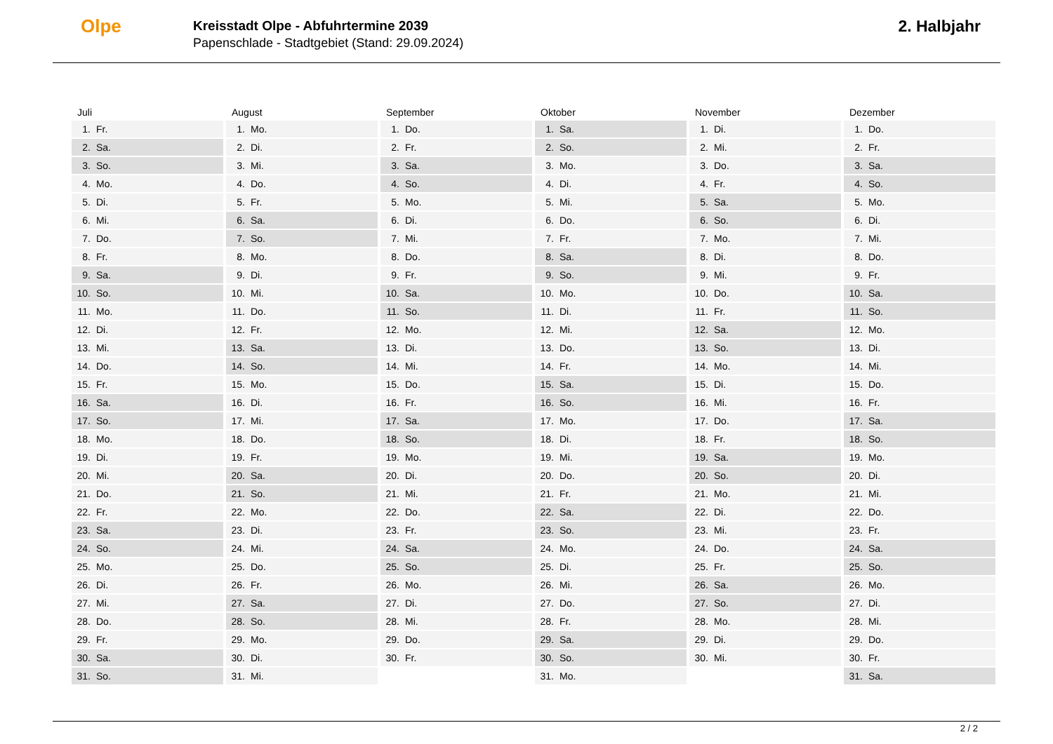Olpe
Kreisstadt Olpe - Abfuhrtermine 2039
Papenschlade - Stadtgebiet (Stand: 29.09.2024)
2. Halbjahr
Juli
| 1. | Fr. |
| 2. | Sa. |
| 3. | So. |
| 4. | Mo. |
| 5. | Di. |
| 6. | Mi. |
| 7. | Do. |
| 8. | Fr. |
| 9. | Sa. |
| 10. | So. |
| 11. | Mo. |
| 12. | Di. |
| 13. | Mi. |
| 14. | Do. |
| 15. | Fr. |
| 16. | Sa. |
| 17. | So. |
| 18. | Mo. |
| 19. | Di. |
| 20. | Mi. |
| 21. | Do. |
| 22. | Fr. |
| 23. | Sa. |
| 24. | So. |
| 25. | Mo. |
| 26. | Di. |
| 27. | Mi. |
| 28. | Do. |
| 29. | Fr. |
| 30. | Sa. |
| 31. | So. |
August
| 1. | Mo. |
| 2. | Di. |
| 3. | Mi. |
| 4. | Do. |
| 5. | Fr. |
| 6. | Sa. |
| 7. | So. |
| 8. | Mo. |
| 9. | Di. |
| 10. | Mi. |
| 11. | Do. |
| 12. | Fr. |
| 13. | Sa. |
| 14. | So. |
| 15. | Mo. |
| 16. | Di. |
| 17. | Mi. |
| 18. | Do. |
| 19. | Fr. |
| 20. | Sa. |
| 21. | So. |
| 22. | Mo. |
| 23. | Di. |
| 24. | Mi. |
| 25. | Do. |
| 26. | Fr. |
| 27. | Sa. |
| 28. | So. |
| 29. | Mo. |
| 30. | Di. |
| 31. | Mi. |
September
| 1. | Do. |
| 2. | Fr. |
| 3. | Sa. |
| 4. | So. |
| 5. | Mo. |
| 6. | Di. |
| 7. | Mi. |
| 8. | Do. |
| 9. | Fr. |
| 10. | Sa. |
| 11. | So. |
| 12. | Mo. |
| 13. | Di. |
| 14. | Mi. |
| 15. | Do. |
| 16. | Fr. |
| 17. | Sa. |
| 18. | So. |
| 19. | Mo. |
| 20. | Di. |
| 21. | Mi. |
| 22. | Do. |
| 23. | Fr. |
| 24. | Sa. |
| 25. | So. |
| 26. | Mo. |
| 27. | Di. |
| 28. | Mi. |
| 29. | Do. |
| 30. | Fr. |
Oktober
| 1. | Sa. |
| 2. | So. |
| 3. | Mo. |
| 4. | Di. |
| 5. | Mi. |
| 6. | Do. |
| 7. | Fr. |
| 8. | Sa. |
| 9. | So. |
| 10. | Mo. |
| 11. | Di. |
| 12. | Mi. |
| 13. | Do. |
| 14. | Fr. |
| 15. | Sa. |
| 16. | So. |
| 17. | Mo. |
| 18. | Di. |
| 19. | Mi. |
| 20. | Do. |
| 21. | Fr. |
| 22. | Sa. |
| 23. | So. |
| 24. | Mo. |
| 25. | Di. |
| 26. | Mi. |
| 27. | Do. |
| 28. | Fr. |
| 29. | Sa. |
| 30. | So. |
| 31. | Mo. |
November
| 1. | Di. |
| 2. | Mi. |
| 3. | Do. |
| 4. | Fr. |
| 5. | Sa. |
| 6. | So. |
| 7. | Mo. |
| 8. | Di. |
| 9. | Mi. |
| 10. | Do. |
| 11. | Fr. |
| 12. | Sa. |
| 13. | So. |
| 14. | Mo. |
| 15. | Di. |
| 16. | Mi. |
| 17. | Do. |
| 18. | Fr. |
| 19. | Sa. |
| 20. | So. |
| 21. | Mo. |
| 22. | Di. |
| 23. | Mi. |
| 24. | Do. |
| 25. | Fr. |
| 26. | Sa. |
| 27. | So. |
| 28. | Mo. |
| 29. | Di. |
| 30. | Mi. |
Dezember
| 1. | Do. |
| 2. | Fr. |
| 3. | Sa. |
| 4. | So. |
| 5. | Mo. |
| 6. | Di. |
| 7. | Mi. |
| 8. | Do. |
| 9. | Fr. |
| 10. | Sa. |
| 11. | So. |
| 12. | Mo. |
| 13. | Di. |
| 14. | Mi. |
| 15. | Do. |
| 16. | Fr. |
| 17. | Sa. |
| 18. | So. |
| 19. | Mo. |
| 20. | Di. |
| 21. | Mi. |
| 22. | Do. |
| 23. | Fr. |
| 24. | Sa. |
| 25. | So. |
| 26. | Mo. |
| 27. | Di. |
| 28. | Mi. |
| 29. | Do. |
| 30. | Fr. |
| 31. | Sa. |
2 / 2